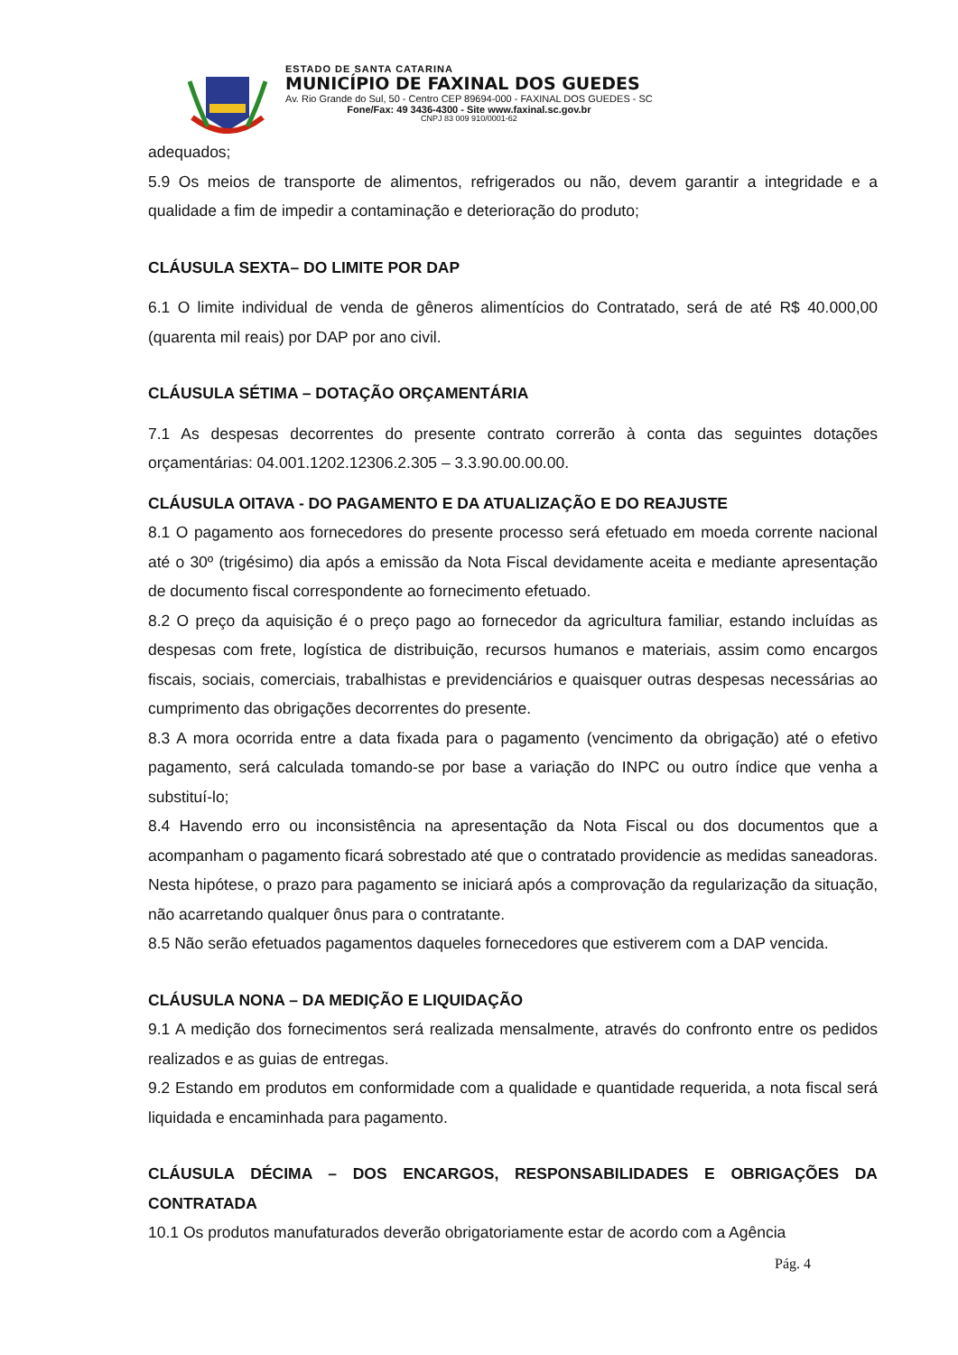ESTADO DE SANTA CATARINA
MUNICÍPIO DE FAXINAL DOS GUEDES
Av. Rio Grande do Sul, 50 - Centro CEP 89694-000 - FAXINAL DOS GUEDES - SC
Fone/Fax: 49 3436-4300 - Site www.faxinal.sc.gov.br
CNPJ 83 009 910/0001-62
adequados;
5.9 Os meios de transporte de alimentos, refrigerados ou não, devem garantir a integridade e a qualidade a fim de impedir a contaminação e deterioração do produto;
CLÁUSULA SEXTA– DO LIMITE POR DAP
6.1 O limite individual de venda de gêneros alimentícios do Contratado, será de até R$ 40.000,00 (quarenta mil reais) por DAP por ano civil.
CLÁUSULA SÉTIMA – DOTAÇÃO ORÇAMENTÁRIA
7.1 As despesas decorrentes do presente contrato correrão à conta das seguintes dotações orçamentárias: 04.001.1202.12306.2.305 – 3.3.90.00.00.00.
CLÁUSULA OITAVA - DO PAGAMENTO E DA ATUALIZAÇÃO E DO REAJUSTE
8.1 O pagamento aos fornecedores do presente processo será efetuado em moeda corrente nacional até o 30º (trigésimo) dia após a emissão da Nota Fiscal devidamente aceita e mediante apresentação de documento fiscal correspondente ao fornecimento efetuado.
8.2 O preço da aquisição é o preço pago ao fornecedor da agricultura familiar, estando incluídas as despesas com frete, logística de distribuição, recursos humanos e materiais, assim como encargos fiscais, sociais, comerciais, trabalhistas e previdenciários e quaisquer outras despesas necessárias ao cumprimento das obrigações decorrentes do presente.
8.3 A mora ocorrida entre a data fixada para o pagamento (vencimento da obrigação) até o efetivo pagamento, será calculada tomando-se por base a variação do INPC ou outro índice que venha a substituí-lo;
8.4 Havendo erro ou inconsistência na apresentação da Nota Fiscal ou dos documentos que a acompanham o pagamento ficará sobrestado até que o contratado providencie as medidas saneadoras. Nesta hipótese, o prazo para pagamento se iniciará após a comprovação da regularização da situação, não acarretando qualquer ônus para o contratante.
8.5 Não serão efetuados pagamentos daqueles fornecedores que estiverem com a DAP vencida.
CLÁUSULA NONA – DA MEDIÇÃO E LIQUIDAÇÃO
9.1 A medição dos fornecimentos será realizada mensalmente, através do confronto entre os pedidos realizados e as guias de entregas.
9.2 Estando em produtos em conformidade com a qualidade e quantidade requerida, a nota fiscal será liquidada e encaminhada para pagamento.
CLÁUSULA DÉCIMA – DOS ENCARGOS, RESPONSABILIDADES E OBRIGAÇÕES DA CONTRATADA
10.1 Os produtos manufaturados deverão obrigatoriamente estar de acordo com a Agência
Pág. 4